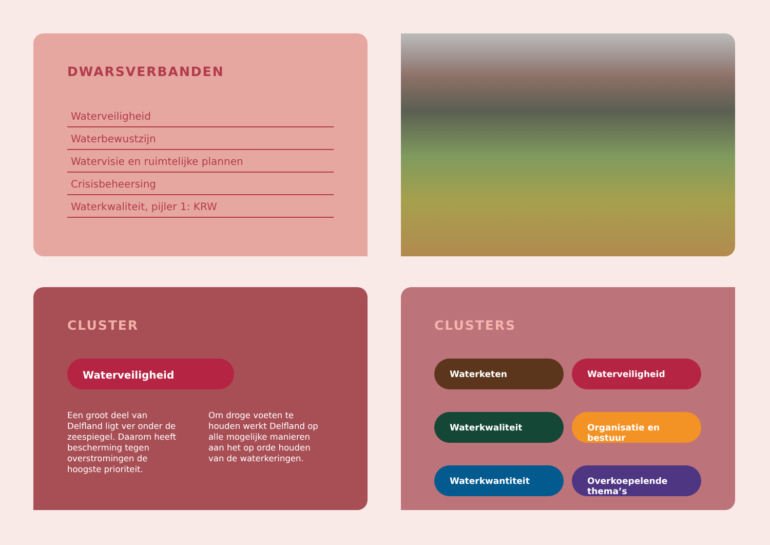DWARSVERBANDEN
Waterveiligheid
Waterbewustzijn
Watervisie en ruimtelijke plannen
Crisisbeheersing
Waterkwaliteit, pijler 1: KRW
CLUSTER
Waterveiligheid
Een groot deel van Delfland ligt ver onder de zeespiegel. Daarom heeft bescherming tegen overstromingen de hoogste prioriteit.
Om droge voeten te houden werkt Delfland op alle mogelijke manieren aan het op orde houden van de waterkeringen.
CLUSTERS
Waterketen
Waterveiligheid
Waterkwaliteit
Organisatie en bestuur
Waterkwantiteit
Overkoepelende thema’s